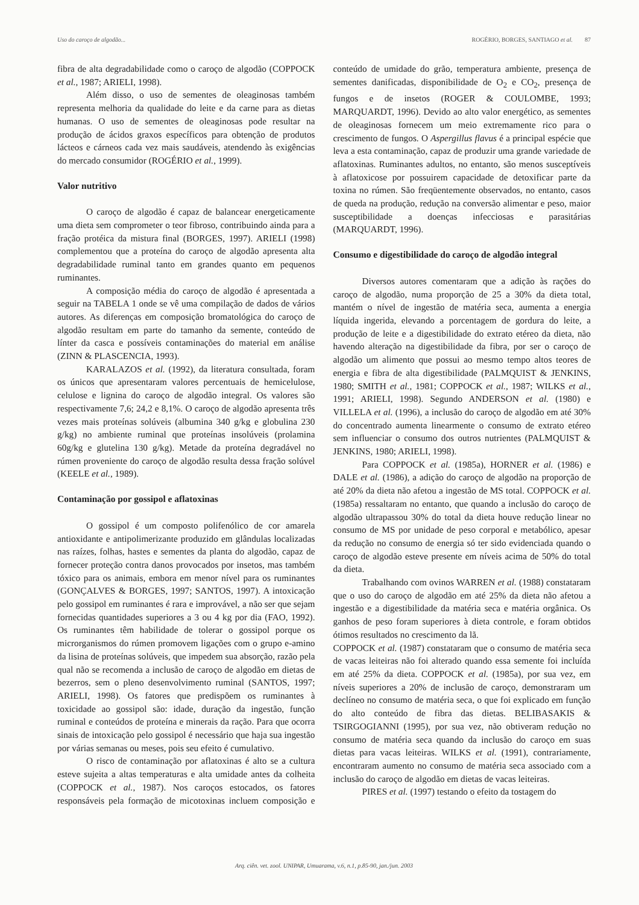Uso do caroço de algodão... ROGÉRIO, BORGES, SANTIAGO et al. 87
fibra de alta degradabilidade como o caroço de algodão (COPPOCK et al., 1987; ARIELI, 1998).
Além disso, o uso de sementes de oleaginosas também representa melhoria da qualidade do leite e da carne para as dietas humanas. O uso de sementes de oleaginosas pode resultar na produção de ácidos graxos específicos para obtenção de produtos lácteos e cárneos cada vez mais saudáveis, atendendo às exigências do mercado consumidor (ROGÉRIO et al., 1999).
Valor nutritivo
O caroço de algodão é capaz de balancear energeticamente uma dieta sem comprometer o teor fibroso, contribuindo ainda para a fração protéica da mistura final (BORGES, 1997). ARIELI (1998) complementou que a proteína do caroço de algodão apresenta alta degradabilidade ruminal tanto em grandes quanto em pequenos ruminantes.
A composição média do caroço de algodão é apresentada a seguir na TABELA 1 onde se vê uma compilação de dados de vários autores. As diferenças em composição bromatológica do caroço de algodão resultam em parte do tamanho da semente, conteúdo de línter da casca e possíveis contaminações do material em análise (ZINN & PLASCENCIA, 1993).
KARALAZOS et al. (1992), da literatura consultada, foram os únicos que apresentaram valores percentuais de hemicelulose, celulose e lignina do caroço de algodão integral. Os valores são respectivamente 7,6; 24,2 e 8,1%. O caroço de algodão apresenta três vezes mais proteínas solúveis (albumina 340 g/kg e globulina 230 g/kg) no ambiente ruminal que proteínas insolúveis (prolamina 60g/kg e glutelina 130 g/kg). Metade da proteína degradável no rúmen proveniente do caroço de algodão resulta dessa fração solúvel (KEELE et al., 1989).
Contaminação por gossipol e aflatoxinas
O gossipol é um composto polifenólico de cor amarela antioxidante e antipolimerizante produzido em glândulas localizadas nas raízes, folhas, hastes e sementes da planta do algodão, capaz de fornecer proteção contra danos provocados por insetos, mas também tóxico para os animais, embora em menor nível para os ruminantes (GONÇALVES & BORGES, 1997; SANTOS, 1997). A intoxicação pelo gossipol em ruminantes é rara e improvável, a não ser que sejam fornecidas quantidades superiores a 3 ou 4 kg por dia (FAO, 1992). Os ruminantes têm habilidade de tolerar o gossipol porque os microrganismos do rúmen promovem ligações com o grupo e-amino da lisina de proteínas solúveis, que impedem sua absorção, razão pela qual não se recomenda a inclusão de caroço de algodão em dietas de bezerros, sem o pleno desenvolvimento ruminal (SANTOS, 1997; ARIELI, 1998). Os fatores que predispõem os ruminantes à toxicidade ao gossipol são: idade, duração da ingestão, função ruminal e conteúdos de proteína e minerais da ração. Para que ocorra sinais de intoxicação pelo gossipol é necessário que haja sua ingestão por várias semanas ou meses, pois seu efeito é cumulativo.
O risco de contaminação por aflatoxinas é alto se a cultura esteve sujeita a altas temperaturas e alta umidade antes da colheita (COPPOCK et al., 1987). Nos caroços estocados, os fatores responsáveis pela formação de micotoxinas incluem composição e conteúdo de umidade do grão, temperatura ambiente, presença de sementes danificadas, disponibilidade de O<sub>2</sub> e CO<sub>2</sub>, presença de fungos e de insetos (ROGER & COULOMBE, 1993; MARQUARDT, 1996). Devido ao alto valor energético, as sementes de oleaginosas fornecem um meio extremamente rico para o crescimento de fungos. O Aspergillus flavus é a principal espécie que leva a esta contaminação, capaz de produzir uma grande variedade de aflatoxinas. Ruminantes adultos, no entanto, são menos susceptíveis à aflatoxicose por possuirem capacidade de detoxificar parte da toxina no rúmen. São freqüentemente observados, no entanto, casos de queda na produção, redução na conversão alimentar e peso, maior susceptibilidade a doenças infecciosas e parasitárias (MARQUARDT, 1996).
Consumo e digestibilidade do caroço de algodão integral
Diversos autores comentaram que a adição às rações do caroço de algodão, numa proporção de 25 a 30% da dieta total, mantém o nível de ingestão de matéria seca, aumenta a energia líquida ingerida, elevando a porcentagem de gordura do leite, a produção de leite e a digestibilidade do extrato etéreo da dieta, não havendo alteração na digestibilidade da fibra, por ser o caroço de algodão um alimento que possui ao mesmo tempo altos teores de energia e fibra de alta digestibilidade (PALMQUIST & JENKINS, 1980; SMITH et al., 1981; COPPOCK et al., 1987; WILKS et al., 1991; ARIELI, 1998). Segundo ANDERSON et al. (1980) e VILLELA et al. (1996), a inclusão do caroço de algodão em até 30% do concentrado aumenta linearmente o consumo de extrato etéreo sem influenciar o consumo dos outros nutrientes (PALMQUIST & JENKINS, 1980; ARIELI, 1998).
Para COPPOCK et al. (1985a), HORNER et al. (1986) e DALE et al. (1986), a adição do caroço de algodão na proporção de até 20% da dieta não afetou a ingestão de MS total. COPPOCK et al. (1985a) ressaltaram no entanto, que quando a inclusão do caroço de algodão ultrapassou 30% do total da dieta houve redução linear no consumo de MS por unidade de peso corporal e metabólico, apesar da redução no consumo de energia só ter sido evidenciada quando o caroço de algodão esteve presente em níveis acima de 50% do total da dieta.
Trabalhando com ovinos WARREN et al. (1988) constataram que o uso do caroço de algodão em até 25% da dieta não afetou a ingestão e a digestibilidade da matéria seca e matéria orgânica. Os ganhos de peso foram superiores à dieta controle, e foram obtidos ótimos resultados no crescimento da lã.
COPPOCK et al. (1987) constataram que o consumo de matéria seca de vacas leiteiras não foi alterado quando essa semente foi incluída em até 25% da dieta. COPPOCK et al. (1985a), por sua vez, em níveis superiores a 20% de inclusão de caroço, demonstraram um declíneo no consumo de matéria seca, o que foi explicado em função do alto conteúdo de fibra das dietas. BELIBASAKIS & TSIRGOGIANNI (1995), por sua vez, não obtiveram redução no consumo de matéria seca quando da inclusão do caroço em suas dietas para vacas leiteiras. WILKS et al. (1991), contrariamente, encontraram aumento no consumo de matéria seca associado com a inclusão do caroço de algodão em dietas de vacas leiteiras.
PIRES et al. (1997) testando o efeito da tostagem do
Arq. ciên. vet. zool. UNIPAR, Umuarama, v.6, n.1, p.85-90, jan./jun. 2003